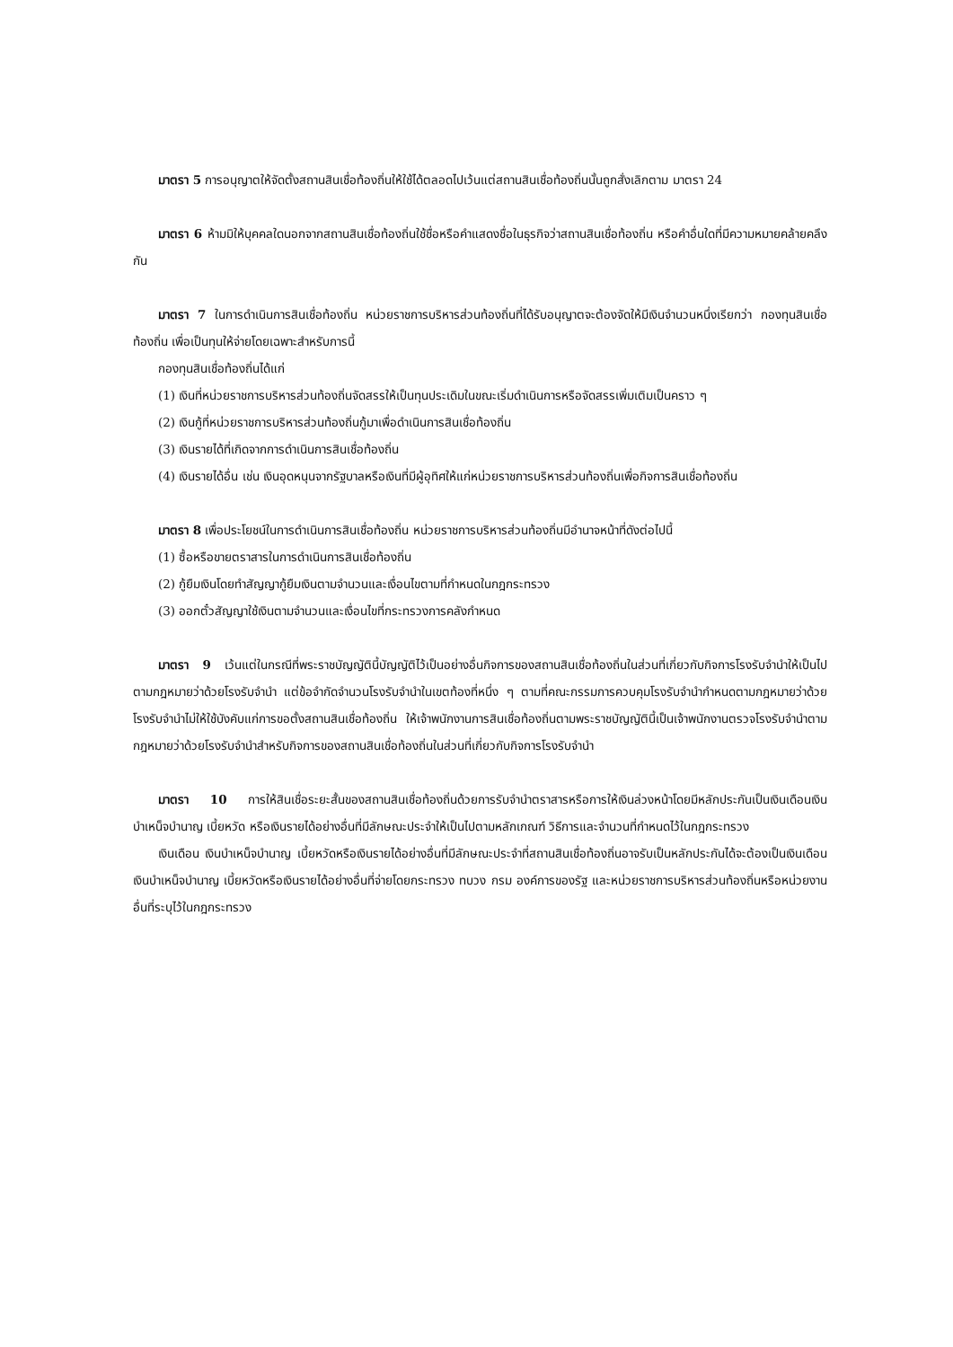มาตรา 5 การอนุญาตให้จัดตั้งสถานสินเชื่อท้องถิ่นให้ใช้ได้ตลอดไปเว้นแต่สถานสินเชื่อท้องถิ่นนั้นถูกสั่งเลิกตาม มาตรา 24
มาตรา 6 ห้ามมิให้บุคคลใดนอกจากสถานสินเชื่อท้องถิ่นใช้ชื่อหรือคำแสดงชื่อในธุรกิจว่าสถานสินเชื่อท้องถิ่น หรือคำอื่นใดที่มีความหมายคล้ายคลึงกัน
มาตรา 7 ในการดำเนินการสินเชื่อท้องถิ่น หน่วยราชการบริหารส่วนท้องถิ่นที่ได้รับอนุญาตจะต้องจัดให้มีเงินจำนวนหนึ่งเรียกว่า กองทุนสินเชื่อท้องถิ่น เพื่อเป็นทุนให้จ่ายโดยเฉพาะสำหรับการนี้
กองทุนสินเชื่อท้องถิ่นได้แก่
(1) เงินที่หน่วยราชการบริหารส่วนท้องถิ่นจัดสรรให้เป็นทุนประเดิมในขณะเริ่มดำเนินการหรือจัดสรรเพิ่มเติมเป็นคราว ๆ
(2) เงินกู้ที่หน่วยราชการบริหารส่วนท้องถิ่นกู้มาเพื่อดำเนินการสินเชื่อท้องถิ่น
(3) เงินรายได้ที่เกิดจากการดำเนินการสินเชื่อท้องถิ่น
(4) เงินรายได้อื่น เช่น เงินอุดหนุนจากรัฐบาลหรือเงินที่มีผู้อุทิศให้แก่หน่วยราชการบริหารส่วนท้องถิ่นเพื่อกิจการสินเชื่อท้องถิ่น
มาตรา 8 เพื่อประโยชน์ในการดำเนินการสินเชื่อท้องถิ่น หน่วยราชการบริหารส่วนท้องถิ่นมีอำนาจหน้าที่ดังต่อไปนี้
(1) ซื้อหรือขายตราสารในการดำเนินการสินเชื่อท้องถิ่น
(2) กู้ยืมเงินโดยทำสัญญากู้ยืมเงินตามจำนวนและเงื่อนไขตามที่กำหนดในกฎกระทรวง
(3) ออกตั๋วสัญญาใช้เงินตามจำนวนและเงื่อนไขที่กระทรวงการคลังกำหนด
มาตรา 9 เว้นแต่ในกรณีที่พระราชบัญญัตินี้บัญญัติไว้เป็นอย่างอื่นกิจการของสถานสินเชื่อท้องถิ่นในส่วนที่เกี่ยวกับกิจการโรงรับจำนำให้เป็นไปตามกฎหมายว่าด้วยโรงรับจำนำ แต่ข้อจำกัดจำนวนโรงรับจำนำในเขตท้องที่หนึ่ง ๆ ตามที่คณะกรรมการควบคุมโรงรับจำนำกำหนดตามกฎหมายว่าด้วยโรงรับจำนำไม่ให้ใช้บังคับแก่การขอตั้งสถานสินเชื่อท้องถิ่น ให้เจ้าพนักงานการสินเชื่อท้องถิ่นตามพระราชบัญญัตินี้เป็นเจ้าพนักงานตรวจโรงรับจำนำตามกฎหมายว่าด้วยโรงรับจำนำสำหรับกิจการของสถานสินเชื่อท้องถิ่นในส่วนที่เกี่ยวกับกิจการโรงรับจำนำ
มาตรา 10 การให้สินเชื่อระยะสั้นของสถานสินเชื่อท้องถิ่นด้วยการรับจำนำตราสารหรือการให้เงินล่วงหน้าโดยมีหลักประกันเป็นเงินเดือนเงินบำเหน็จบำนาญ เบี้ยหวัด หรือเงินรายได้อย่างอื่นที่มีลักษณะประจำให้เป็นไปตามหลักเกณฑ์ วิธีการและจำนวนที่กำหนดไว้ในกฎกระทรวง
เงินเดือน เงินบำเหน็จบำนาญ เบี้ยหวัดหรือเงินรายได้อย่างอื่นที่มีลักษณะประจำที่สถานสินเชื่อท้องถิ่นอาจรับเป็นหลักประกันได้จะต้องเป็นเงินเดือน เงินบำเหน็จบำนาญ เบี้ยหวัดหรือเงินรายได้อย่างอื่นที่จ่ายโดยกระทรวง ทบวง กรม องค์การของรัฐ และหน่วยราชการบริหารส่วนท้องถิ่นหรือหน่วยงานอื่นที่ระบุไว้ในกฎกระทรวง